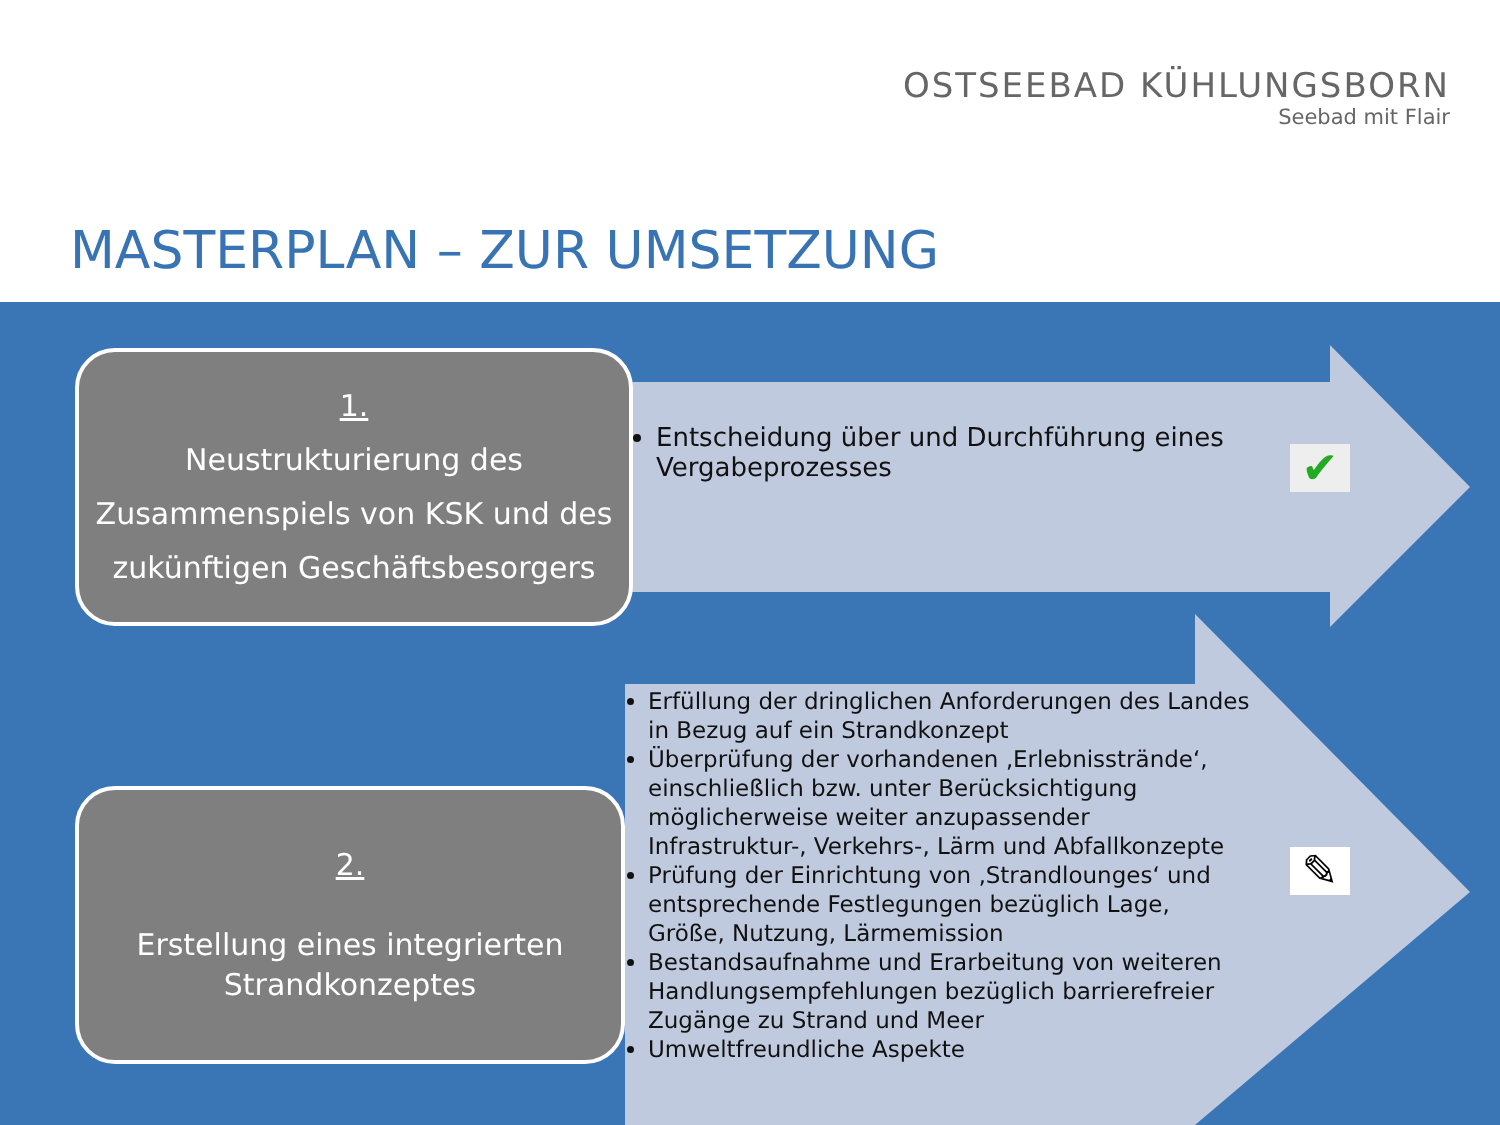OSTSEEBAD KÜHLUNGSBORN
Seebad mit Flair
MASTERPLAN – ZUR UMSETZUNG
1.
Neustrukturierung des Zusammenspiels von KSK und des zukünftigen Geschäftsbesorgers
Entscheidung über und Durchführung eines Vergabeprozesses
✔
2.
Erstellung eines integrierten Strandkonzeptes
Erfüllung der dringlichen Anforderungen des Landes in Bezug auf ein Strandkonzept
Überprüfung der vorhandenen ‚Erlebnisstrände‘, einschließlich bzw. unter Berücksichtigung möglicherweise weiter anzupassender Infrastruktur-, Verkehrs-, Lärm und Abfallkonzepte
Prüfung der Einrichtung von ‚Strandlounges‘ und entsprechende Festlegungen bezüglich Lage, Größe, Nutzung, Lärmemission
Bestandsaufnahme und Erarbeitung von weiteren Handlungsempfehlungen bezüglich barrierefreier Zugänge zu Strand und Meer
Umweltfreundliche Aspekte
✎